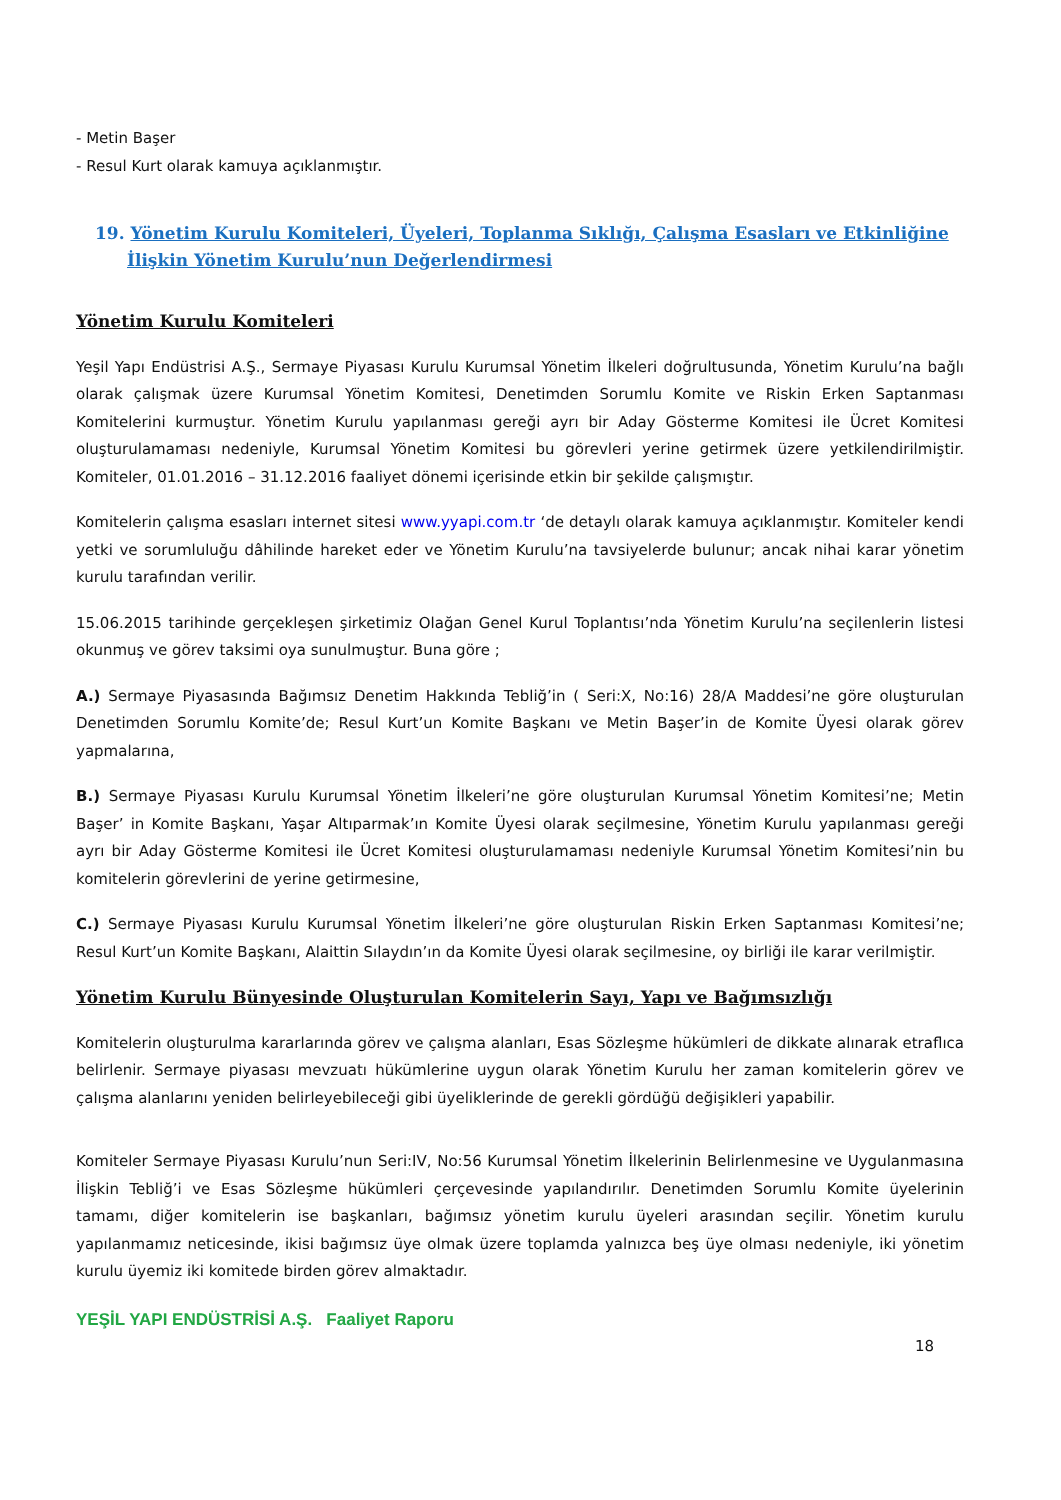- Metin Başer
- Resul Kurt olarak kamuya açıklanmıştır.
19. Yönetim Kurulu Komiteleri, Üyeleri, Toplanma Sıklığı, Çalışma Esasları ve Etkinliğine İlişkin Yönetim Kurulu’nun Değerlendirmesi
Yönetim Kurulu Komiteleri
Yeşil Yapı Endüstrisi A.Ş., Sermaye Piyasası Kurulu Kurumsal Yönetim İlkeleri doğrultusunda, Yönetim Kurulu’na bağlı olarak çalışmak üzere Kurumsal Yönetim Komitesi, Denetimden Sorumlu Komite ve Riskin Erken Saptanması Komitelerini kurmuştur. Yönetim Kurulu yapılanması gereği ayrı bir Aday Gösterme Komitesi ile Ücret Komitesi oluşturulamaması nedeniyle, Kurumsal Yönetim Komitesi bu görevleri yerine getirmek üzere yetkilendirilmiştir. Komiteler, 01.01.2016 – 31.12.2016 faaliyet dönemi içerisinde etkin bir şekilde çalışmıştır.
Komitelerin çalışma esasları internet sitesi www.yyapi.com.tr ‘de detaylı olarak kamuya açıklanmıştır. Komiteler kendi yetki ve sorumluluğu dâhilinde hareket eder ve Yönetim Kurulu’na tavsiyelerde bulunur; ancak nihai karar yönetim kurulu tarafından verilir.
15.06.2015 tarihinde gerçekleşen şirketimiz Olağan Genel Kurul Toplantısı’nda Yönetim Kurulu’na seçilenlerin listesi okunmuş ve görev taksimi oya sunulmuştur. Buna göre ;
A.) Sermaye Piyasasında Bağımsız Denetim Hakkında Tebliğ’in ( Seri:X, No:16) 28/A Maddesi’ne göre oluşturulan Denetimden Sorumlu Komite’de; Resul Kurt’un Komite Başkanı ve Metin Başer’in de Komite Üyesi olarak görev yapmalarına,
B.) Sermaye Piyasası Kurulu Kurumsal Yönetim İlkeleri’ne göre oluşturulan Kurumsal Yönetim Komitesi’ne; Metin Başer’ in Komite Başkanı, Yaşar Altıparmak’ın Komite Üyesi olarak seçilmesine, Yönetim Kurulu yapılanması gereği ayrı bir Aday Gösterme Komitesi ile Ücret Komitesi oluşturulamaması nedeniyle Kurumsal Yönetim Komitesi’nin bu komitelerin görevlerini de yerine getirmesine,
C.) Sermaye Piyasası Kurulu Kurumsal Yönetim İlkeleri’ne göre oluşturulan Riskin Erken Saptanması Komitesi’ne; Resul Kurt’un Komite Başkanı, Alaittin Sılaydın’ın da Komite Üyesi olarak seçilmesine, oy birliği ile karar verilmiştir.
Yönetim Kurulu Bünyesinde Oluşturulan Komitelerin Sayı, Yapı ve Bağımsızlığı
Komitelerin oluşturulma kararlarında görev ve çalışma alanları, Esas Sözleşme hükümleri de dikkate alınarak etraflıca belirlenir. Sermaye piyasası mevzuatı hükümlerine uygun olarak Yönetim Kurulu her zaman komitelerin görev ve çalışma alanlarını yeniden belirleyebileceği gibi üyeliklerinde de gerekli gördüğü değişikleri yapabilir.
Komiteler Sermaye Piyasası Kurulu’nun Seri:IV, No:56 Kurumsal Yönetim İlkelerinin Belirlenmesine ve Uygulanmasına İlişkin Tebliğ’i ve Esas Sözleşme hükümleri çerçevesinde yapılandırılır. Denetimden Sorumlu Komite üyelerinin tamamı, diğer komitelerin ise başkanları, bağımsız yönetim kurulu üyeleri arasından seçilir. Yönetim kurulu yapılanmamız neticesinde, ikisi bağımsız üye olmak üzere toplamda yalnızca beş üye olması nedeniyle, iki yönetim kurulu üyemiz iki komitede birden görev almaktadır.
YEŞİL YAPI ENDÜSTRİSİ A.Ş. Faaliyet Raporu
18